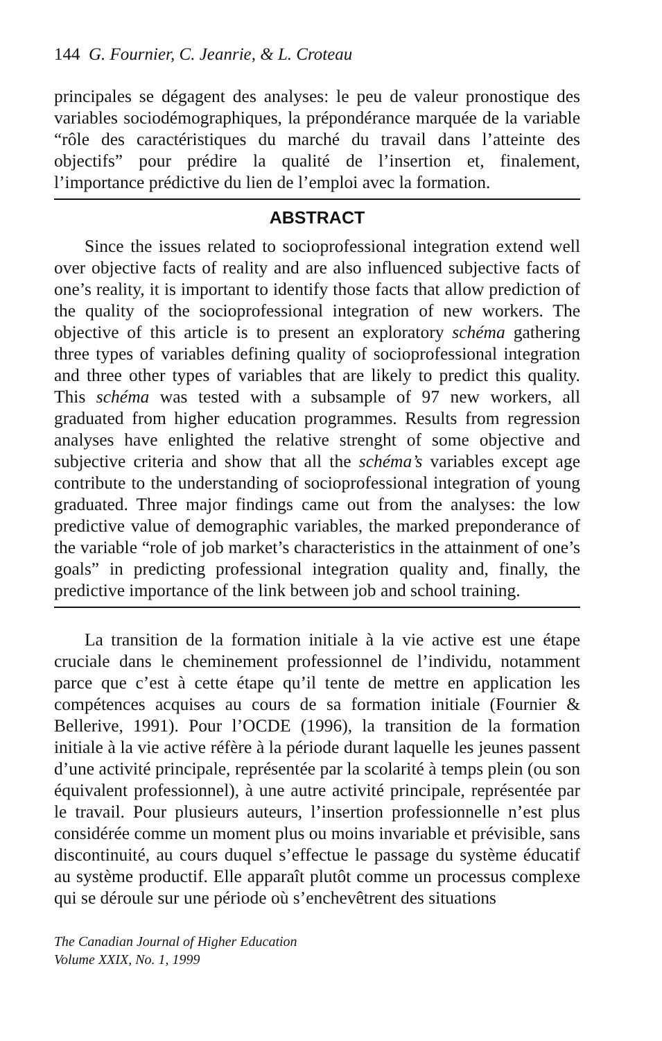144 G. Fournier, C. Jeanrie, & L. Croteau
principales se dégagent des analyses: le peu de valeur pronostique des variables sociodémographiques, la prépondérance marquée de la variable “rôle des caractéristiques du marché du travail dans l’atteinte des objectifs” pour prédire la qualité de l’insertion et, finalement, l’importance prédictive du lien de l’emploi avec la formation.
ABSTRACT
Since the issues related to socioprofessional integration extend well over objective facts of reality and are also influenced subjective facts of one’s reality, it is important to identify those facts that allow prediction of the quality of the socioprofessional integration of new workers. The objective of this article is to present an exploratory schéma gathering three types of variables defining quality of socioprofessional integration and three other types of variables that are likely to predict this quality. This schéma was tested with a subsample of 97 new workers, all graduated from higher education programmes. Results from regression analyses have enlighted the relative strenght of some objective and subjective criteria and show that all the schéma’s variables except age contribute to the understanding of socioprofessional integration of young graduated. Three major findings came out from the analyses: the low predictive value of demographic variables, the marked preponderance of the variable “role of job market’s characteristics in the attainment of one’s goals” in predicting professional integration quality and, finally, the predictive importance of the link between job and school training.
La transition de la formation initiale à la vie active est une étape cruciale dans le cheminement professionnel de l’individu, notamment parce que c’est à cette étape qu’il tente de mettre en application les compétences acquises au cours de sa formation initiale (Fournier & Bellerive, 1991). Pour l’OCDE (1996), la transition de la formation initiale à la vie active réfère à la période durant laquelle les jeunes passent d’une activité principale, représentée par la scolarité à temps plein (ou son équivalent professionnel), à une autre activité principale, représentée par le travail. Pour plusieurs auteurs, l’insertion professionnelle n’est plus considérée comme un moment plus ou moins invariable et prévisible, sans discontinuité, au cours duquel s’effectue le passage du système éducatif au système productif. Elle apparaît plutôt comme un processus complexe qui se déroule sur une période où s’enchevêtrent des situations
The Canadian Journal of Higher Education
Volume XXIX, No. 1, 1999